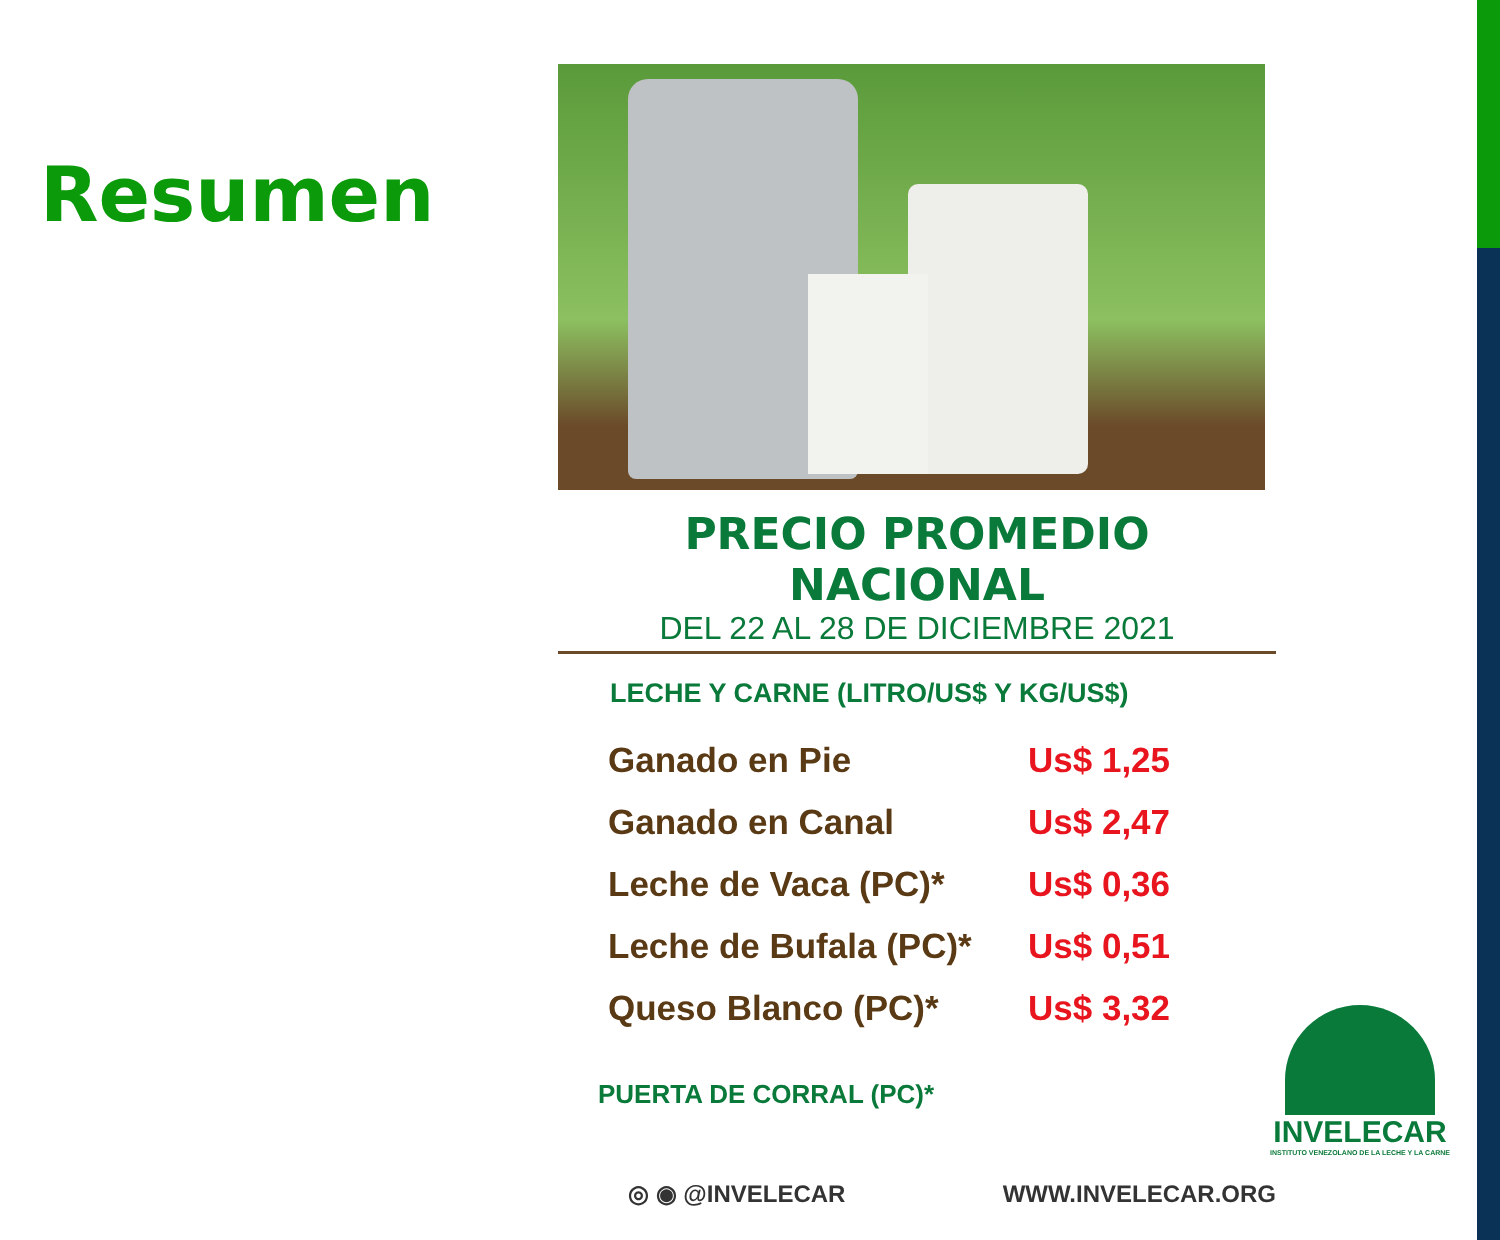Resumen
PRECIO PROMEDIO NACIONAL
DEL 22 AL 28 DE DICIEMBRE 2021
LECHE Y CARNE (LITRO/US$ Y KG/US$)
| Ganado en Pie | Us$ 1,25 |
| Ganado en Canal | Us$ 2,47 |
| Leche de Vaca (PC)* | Us$ 0,36 |
| Leche de Bufala (PC)* | Us$ 0,51 |
| Queso Blanco (PC)* | Us$ 3,32 |
PUERTA DE CORRAL (PC)*
◎ ◉ @INVELECAR WWW.INVELECAR.ORG
INVELECAR
INSTITUTO VENEZOLANO DE LA LECHE Y LA CARNE